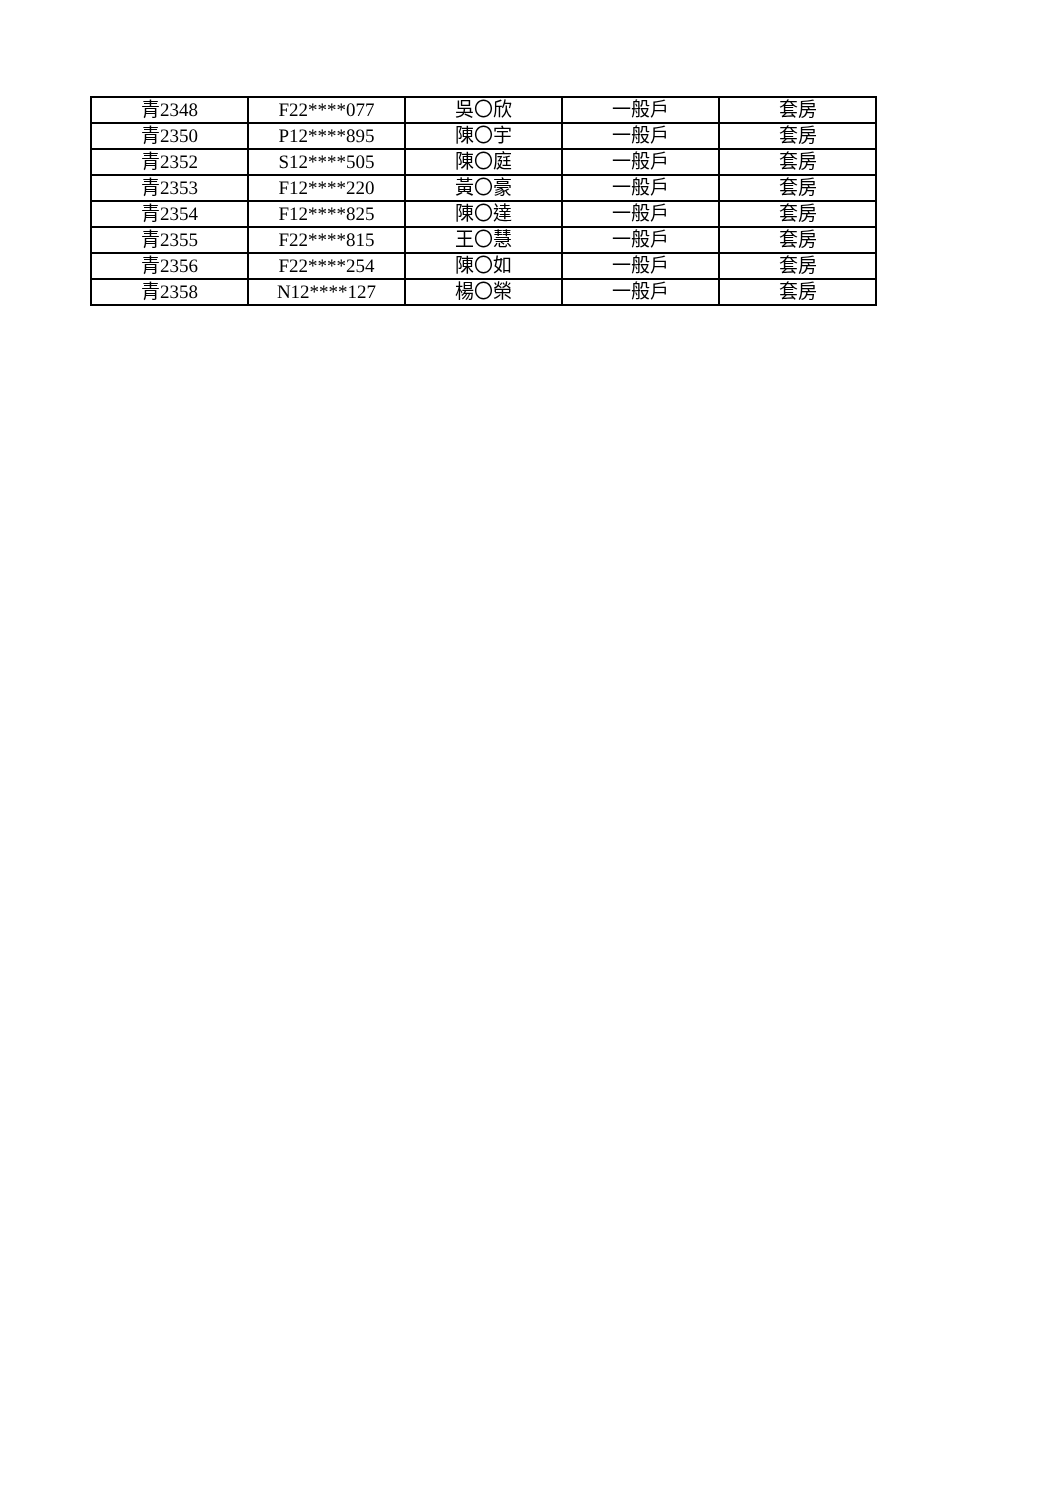| 青2348 | F22****077 | 吳〇欣 | 一般戶 | 套房 |
| 青2350 | P12****895 | 陳〇宇 | 一般戶 | 套房 |
| 青2352 | S12****505 | 陳〇庭 | 一般戶 | 套房 |
| 青2353 | F12****220 | 黃〇豪 | 一般戶 | 套房 |
| 青2354 | F12****825 | 陳〇達 | 一般戶 | 套房 |
| 青2355 | F22****815 | 王〇慧 | 一般戶 | 套房 |
| 青2356 | F22****254 | 陳〇如 | 一般戶 | 套房 |
| 青2358 | N12****127 | 楊〇榮 | 一般戶 | 套房 |